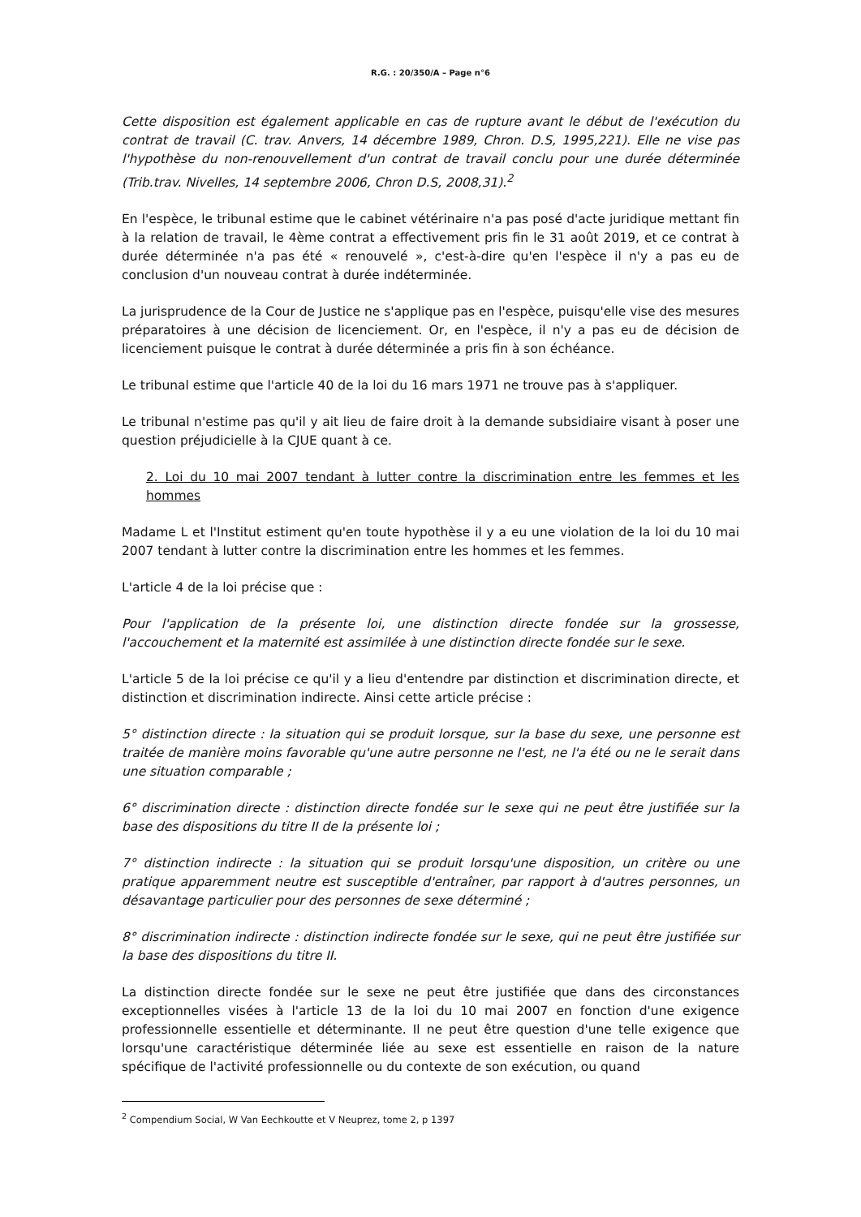R.G. : 20/350/A – Page n°6
Cette disposition est également applicable en cas de rupture avant le début de l'exécution du contrat de travail (C. trav. Anvers, 14 décembre 1989, Chron. D.S, 1995,221). Elle ne vise pas l'hypothèse du non-renouvellement d'un contrat de travail conclu pour une durée déterminée (Trib.trav. Nivelles, 14 septembre 2006, Chron D.S, 2008,31).<sup>2</sup>
En l'espèce, le tribunal estime que le cabinet vétérinaire n'a pas posé d'acte juridique mettant fin à la relation de travail, le 4ème contrat a effectivement pris fin le 31 août 2019, et ce contrat à durée déterminée n'a pas été « renouvelé », c'est-à-dire qu'en l'espèce il n'y a pas eu de conclusion d'un nouveau contrat à durée indéterminée.
La jurisprudence de la Cour de Justice ne s'applique pas en l'espèce, puisqu'elle vise des mesures préparatoires à une décision de licenciement. Or, en l'espèce, il n'y a pas eu de décision de licenciement puisque le contrat à durée déterminée a pris fin à son échéance.
Le tribunal estime que l'article 40 de la loi du 16 mars 1971 ne trouve pas à s'appliquer.
Le tribunal n'estime pas qu'il y ait lieu de faire droit à la demande subsidiaire visant à poser une question préjudicielle à la CJUE quant à ce.
2. Loi du 10 mai 2007 tendant à lutter contre la discrimination entre les femmes et les hommes
Madame L et l'Institut estiment qu'en toute hypothèse il y a eu une violation de la loi du 10 mai 2007 tendant à lutter contre la discrimination entre les hommes et les femmes.
L'article 4 de la loi précise que :
Pour l'application de la présente loi, une distinction directe fondée sur la grossesse, l'accouchement et la maternité est assimilée à une distinction directe fondée sur le sexe.
L'article 5 de la loi précise ce qu'il y a lieu d'entendre par distinction et discrimination directe, et distinction et discrimination indirecte. Ainsi cette article précise :
5° distinction directe : la situation qui se produit lorsque, sur la base du sexe, une personne est traitée de manière moins favorable qu'une autre personne ne l'est, ne l'a été ou ne le serait dans une situation comparable ;
6° discrimination directe : distinction directe fondée sur le sexe qui ne peut être justifiée sur la base des dispositions du titre II de la présente loi ;
7° distinction indirecte : la situation qui se produit lorsqu'une disposition, un critère ou une pratique apparemment neutre est susceptible d'entraîner, par rapport à d'autres personnes, un désavantage particulier pour des personnes de sexe déterminé ;
8° discrimination indirecte : distinction indirecte fondée sur le sexe, qui ne peut être justifiée sur la base des dispositions du titre II.
La distinction directe fondée sur le sexe ne peut être justifiée que dans des circonstances exceptionnelles visées à l'article 13 de la loi du 10 mai 2007 en fonction d'une exigence professionnelle essentielle et déterminante. Il ne peut être question d'une telle exigence que lorsqu'une caractéristique déterminée liée au sexe est essentielle en raison de la nature spécifique de l'activité professionnelle ou du contexte de son exécution, ou quand
<sup>2</sup> Compendium Social, W Van Eechkoutte et V Neuprez, tome 2, p 1397